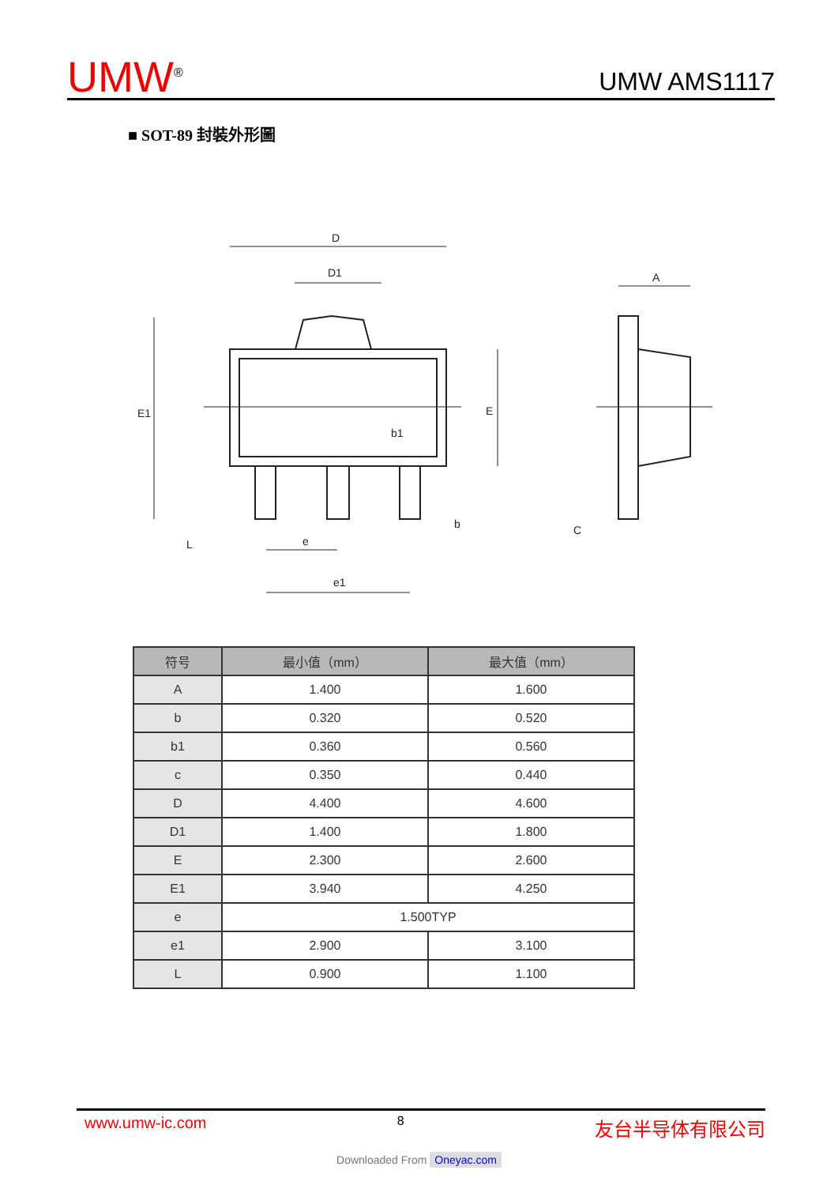UMW<sup>®</sup>
UMW AMS1117
■ SOT-89 封裝外形圖
D
D1
A
E1
E
b1
b
C
e
e1
L
| 符号 | 最小值（mm） | 最大值（mm） |
| --- | --- | --- |
| A | 1.400 | 1.600 |
| b | 0.320 | 0.520 |
| b1 | 0.360 | 0.560 |
| c | 0.350 | 0.440 |
| D | 4.400 | 4.600 |
| D1 | 1.400 | 1.800 |
| E | 2.300 | 2.600 |
| E1 | 3.940 | 4.250 |
| e | 1.500TYP | |
| e1 | 2.900 | 3.100 |
| L | 0.900 | 1.100 |
www.umw-ic.com 8 友台半导体有限公司
Downloaded From Oneyac.com